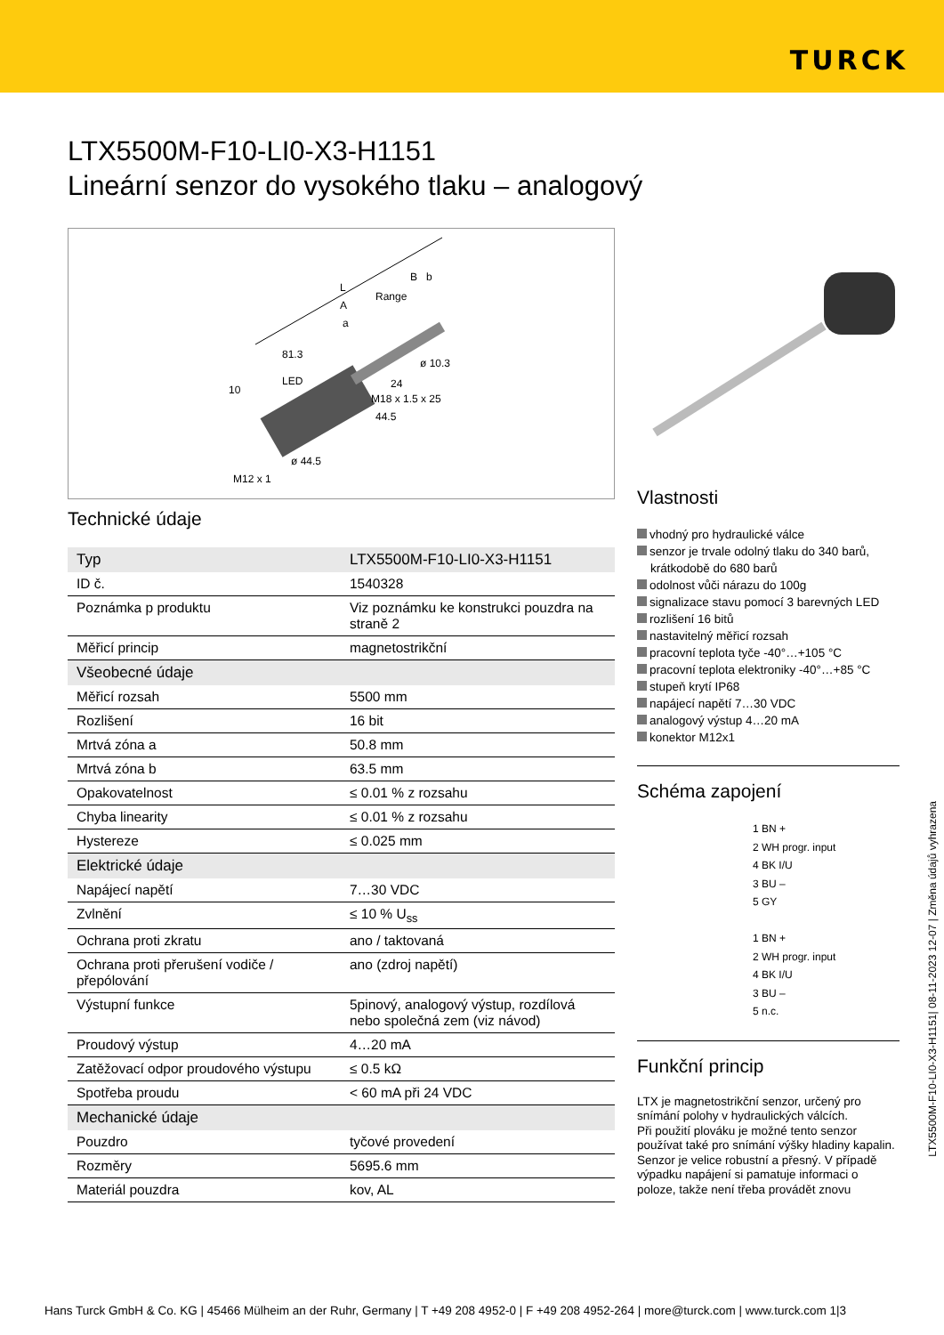TURCK
LTX5500M-F10-LI0-X3-H1151
Lineární senzor do vysokého tlaku – analogový
10
LED
81.3
ø 10.3
M18 x 1.5 x 25
44.5
ø 44.5
M12 x 1
Range
A
a
L
B
b
24
Technické údaje
| Typ | LTX5500M-F10-LI0-X3-H1151 |
| ID č. | 1540328 |
| Poznámka p produktu | Viz poznámku ke konstrukci pouzdra na straně 2 |
| Měřicí princip | magnetostrikční |
| Všeobecné údaje | |
| Měřicí rozsah | 5500 mm |
| Rozlišení | 16 bit |
| Mrtvá zóna a | 50.8 mm |
| Mrtvá zóna b | 63.5 mm |
| Opakovatelnost | ≤ 0.01 % z rozsahu |
| Chyba linearity | ≤ 0.01 % z rozsahu |
| Hystereze | ≤ 0.025 mm |
| Elektrické údaje | |
| Napájecí napětí | 7…30 VDC |
| Zvlnění | ≤ 10 % U<sub>ss</sub> |
| Ochrana proti zkratu | ano / taktovaná |
| Ochrana proti přerušení vodiče / přepólování | ano (zdroj napětí) |
| Výstupní funkce | 5pinový, analogový výstup, rozdílová nebo společná zem (viz návod) |
| Proudový výstup | 4…20 mA |
| Zatěžovací odpor proudového výstupu | ≤ 0.5 kΩ |
| Spotřeba proudu | < 60 mA při 24 VDC |
| Mechanické údaje | |
| Pouzdro | tyčové provedení |
| Rozměry | 5695.6 mm |
| Materiál pouzdra | kov, AL |
Vlastnosti
vhodný pro hydraulické válce
senzor je trvale odolný tlaku do 340 barů, krátkodobě do 680 barů
odolnost vůči nárazu do 100g
signalizace stavu pomocí 3 barevných LED
rozlišení 16 bitů
nastavitelný měřicí rozsah
pracovní teplota tyče -40°…+105 °C
pracovní teplota elektroniky -40°…+85 °C
stupeň krytí IP68
napájecí napětí 7…30 VDC
analogový výstup 4…20 mA
konektor M12x1
Schéma zapojení
1 BN +
2 WH progr. input
4 BK I/U
3 BU –
5 GY
1 BN +
2 WH progr. input
4 BK I/U
3 BU –
5 n.c.
Funkční princip
LTX je magnetostrikční senzor, určený pro snímání polohy v hydraulických válcích.
Při použití plováku je možné tento senzor používat také pro snímání výšky hladiny kapalin.
Senzor je velice robustní a přesný. V případě výpadku napájení si pamatuje informaci o poloze, takže není třeba provádět znovu
LTX5500M-F10-LI0-X3-H1151| 08-11-2023 12-07 | Změna údajů vyhrazena
Hans Turck GmbH & Co. KG | 45466 Mülheim an der Ruhr, Germany | T +49 208 4952-0 | F +49 208 4952-264 | more@turck.com | www.turck.com 1|3